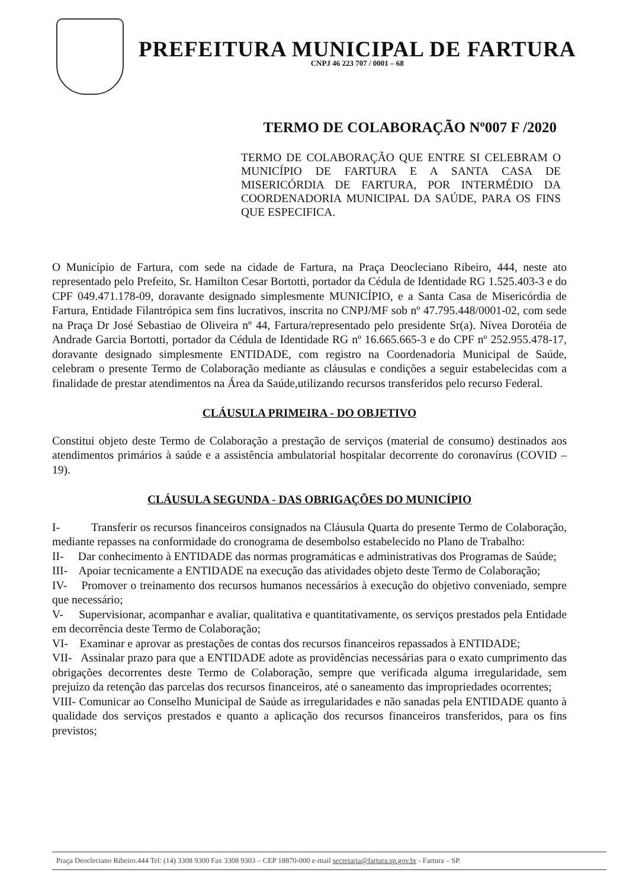PREFEITURA MUNICIPAL DE FARTURA
CNPJ 46 223 707 / 0001 – 68
TERMO DE COLABORAÇÃO Nº007 F /2020
TERMO DE COLABORAÇÃO QUE ENTRE SI CELEBRAM O MUNICÍPIO DE FARTURA E A SANTA CASA DE MISERICÓRDIA DE FARTURA, POR INTERMÉDIO DA COORDENADORIA MUNICIPAL DA SAÚDE, PARA OS FINS QUE ESPECIFICA.
O Município de Fartura, com sede na cidade de Fartura, na Praça Deocleciano Ribeiro, 444, neste ato representado pelo Prefeito, Sr. Hamilton Cesar Bortotti, portador da Cédula de Identidade RG 1.525.403-3 e do CPF 049.471.178-09, doravante designado simplesmente MUNICÍPIO, e a Santa Casa de Misericórdia de Fartura, Entidade Filantrópica sem fins lucrativos, inscrita no CNPJ/MF sob nº 47.795.448/0001-02, com sede na Praça Dr José Sebastiao de Oliveira nº 44, Fartura/representado pelo presidente Sr(a). Nívea Dorotéia de Andrade Garcia Bortotti, portador da Cédula de Identidade RG nº 16.665.665-3 e do CPF nº 252.955.478-17, doravante designado simplesmente ENTIDADE, com registro na Coordenadoria Municipal de Saúde, celebram o presente Termo de Colaboração mediante as cláusulas e condições a seguir estabelecidas com a finalidade de prestar atendimentos na Área da Saúde,utilizando recursos transferidos pelo recurso Federal.
CLÁUSULA PRIMEIRA - DO OBJETIVO
Constitui objeto deste Termo de Colaboração a prestação de serviços (material de consumo) destinados aos atendimentos primários à saúde e a assistência ambulatorial hospitalar decorrente do coronavírus (COVID – 19).
CLÁUSULA SEGUNDA - DAS OBRIGAÇÕES DO MUNICÍPIO
I- Transferir os recursos financeiros consignados na Cláusula Quarta do presente Termo de Colaboração, mediante repasses na conformidade do cronograma de desembolso estabelecido no Plano de Trabalho:
II- Dar conhecimento à ENTIDADE das normas programáticas e administrativas dos Programas de Saúde;
III- Apoiar tecnicamente a ENTIDADE na execução das atividades objeto deste Termo de Colaboração;
IV- Promover o treinamento dos recursos humanos necessários à execução do objetivo conveniado, sempre que necessário;
V- Supervisionar, acompanhar e avaliar, qualitativa e quantitativamente, os serviços prestados pela Entidade em decorrência deste Termo de Colaboração;
VI- Examinar e aprovar as prestações de contas dos recursos financeiros repassados à ENTIDADE;
VII- Assinalar prazo para que a ENTIDADE adote as providências necessárias para o exato cumprimento das obrigações decorrentes deste Termo de Colaboração, sempre que verificada alguma irregularidade, sem prejuízo da retenção das parcelas dos recursos financeiros, até o saneamento das impropriedades ocorrentes;
VIII- Comunicar ao Conselho Municipal de Saúde as irregularidades e não sanadas pela ENTIDADE quanto à qualidade dos serviços prestados e quanto a aplicação dos recursos financeiros transferidos, para os fins previstos;
Praça Deocleciano Ribeiro.444 Tel: (14) 3308 9300 Fax 3308 9303 – CEP 18870-000 e-mail secretaria@fartura.sp.gov.br - Fartura – SP.